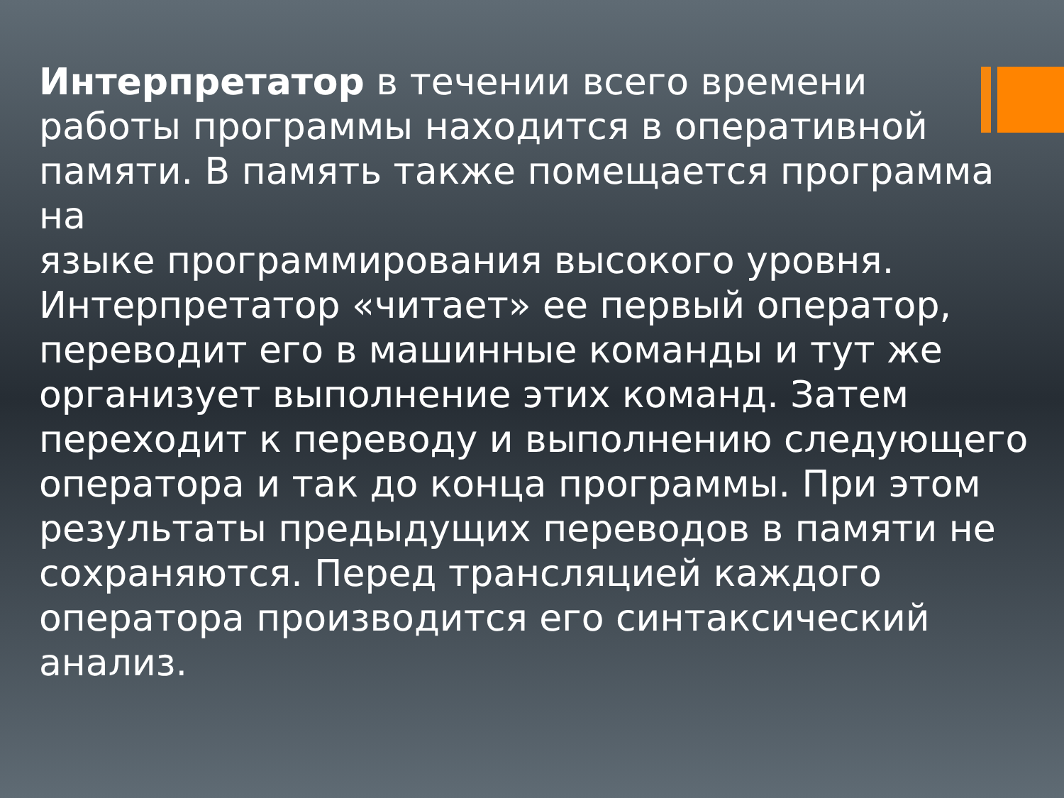Интерпретатор в течении всего времени
работы программы находится в оперативной
памяти. В память также помещается программа на
языке программирования высокого уровня.
Интерпретатор «читает» ее первый оператор,
переводит его в машинные команды и тут же
организует выполнение этих команд. Затем
переходит к переводу и выполнению следующего
оператора и так до конца программы. При этом
результаты предыдущих переводов в памяти не
сохраняются. Перед трансляцией каждого
оператора производится его синтаксический
анализ.